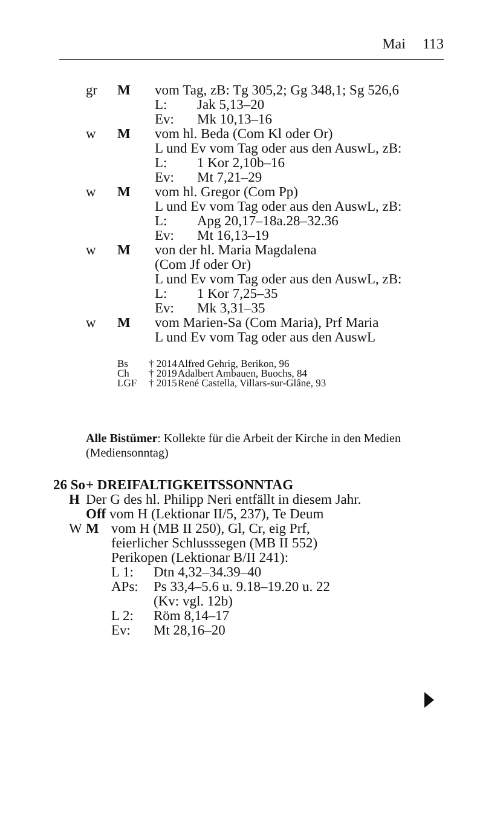Mai 113
gr M vom Tag, zB: Tg 305,2; Gg 348,1; Sg 526,6
L: Jak 5,13–20
Ev: Mk 10,13–16
w M vom hl. Beda (Com Kl oder Or)
L und Ev vom Tag oder aus den AuswL, zB:
L: 1 Kor 2,10b–16
Ev: Mt 7,21–29
w M vom hl. Gregor (Com Pp)
L und Ev vom Tag oder aus den AuswL, zB:
L: Apg 20,17–18a.28–32.36
Ev: Mt 16,13–19
w M von der hl. Maria Magdalena
(Com Jf oder Or)
L und Ev vom Tag oder aus den AuswL, zB:
L: 1 Kor 7,25–35
Ev: Mk 3,31–35
w M vom Marien-Sa (Com Maria), Prf Maria
L und Ev vom Tag oder aus den AuswL
Bs † 2014
Alfred Gehrig, Berikon, 96
Ch † 2019
Adalbert Ambauen, Buochs, 84
LGF † 2015
René Castella, Villars-sur-Glâne, 93
Alle Bistümer: Kollekte für die Arbeit der Kirche in den Medien (Mediensonntag)
26 So
+ DREIFALTIGKEITSSONNTAG
H Der G des hl. Philipp Neri entfällt in diesem Jahr.
Off vom H (Lektionar II/5, 237), Te Deum
W M vom H (MB II 250), Gl, Cr, eig Prf,
feierlicher Schlusssegen (MB II 552)
Perikopen (Lektionar B/II 241):
L 1: Dtn 4,32–34.39–40
APs: Ps 33,4–5.6 u. 9.18–19.20 u. 22
(Kv: vgl. 12b)
L 2: Röm 8,14–17
Ev: Mt 28,16–20